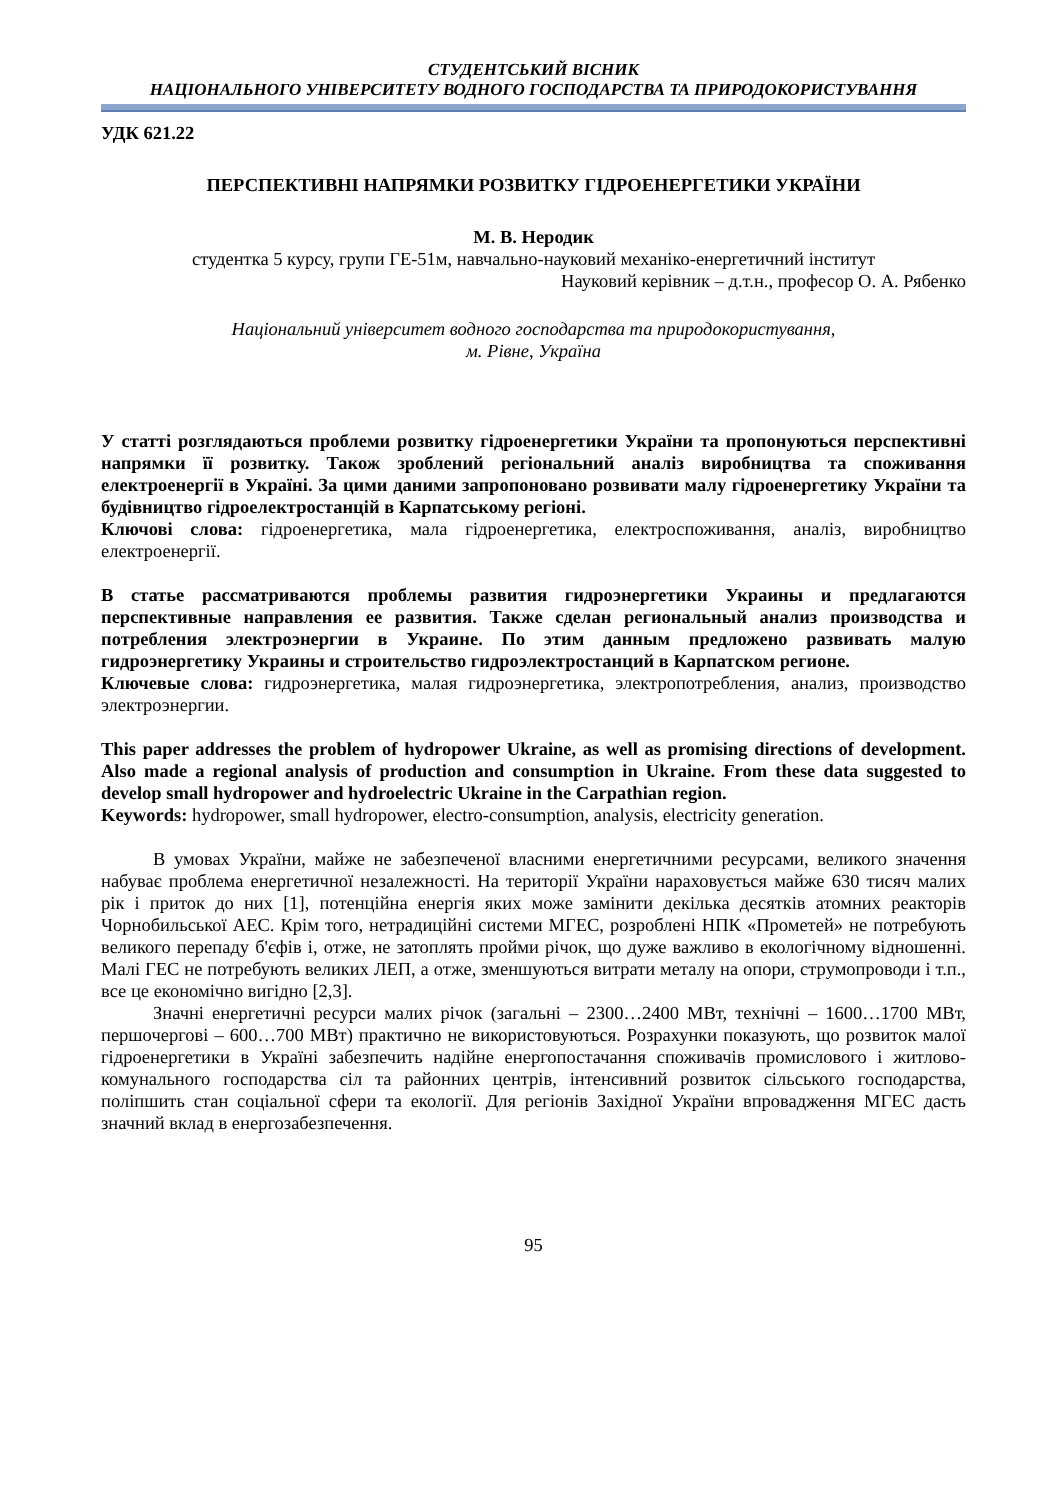СТУДЕНТСЬКИЙ ВІСНИК
НАЦІОНАЛЬНОГО УНІВЕРСИТЕТУ ВОДНОГО ГОСПОДАРСТВА ТА ПРИРОДОКОРИСТУВАННЯ
УДК 621.22
ПЕРСПЕКТИВНІ НАПРЯМКИ РОЗВИТКУ ГІДРОЕНЕРГЕТИКИ УКРАЇНИ
М. В. Неродик
студентка 5 курсу, групи ГЕ-51м, навчально-науковий механіко-енергетичний інститут
Науковий керівник – д.т.н., професор О. А. Рябенко
Національний університет водного господарства та природокористування,
м. Рівне, Україна
У статті розглядаються проблеми розвитку гідроенергетики України та пропонуються перспективні напрямки її розвитку. Також зроблений регіональний аналіз виробництва та споживання електроенергії в Україні. За цими даними запропоновано розвивати малу гідроенергетику України та будівництво гідроелектростанцій в Карпатському регіоні.
Ключові слова: гідроенергетика, мала гідроенергетика, електроспоживання, аналіз, виробництво електроенергії.
В статье рассматриваются проблемы развития гидроэнергетики Украины и предлагаются перспективные направления ее развития. Также сделан региональный анализ производства и потребления электроэнергии в Украине. По этим данным предложено развивать малую гидроэнергетику Украины и строительство гидроэлектростанций в Карпатском регионе.
Ключевые слова: гидроэнергетика, малая гидроэнергетика, электропотребления, анализ, производство электроэнергии.
This paper addresses the problem of hydropower Ukraine, as well as promising directions of development. Also made a regional analysis of production and consumption in Ukraine. From these data suggested to develop small hydropower and hydroelectric Ukraine in the Carpathian region.
Keywords: hydropower, small hydropower, electro-consumption, analysis, electricity generation.
В умовах України, майже не забезпеченої власними енергетичними ресурсами, великого значення набуває проблема енергетичної незалежності. На території України нараховується майже 630 тисяч малих рік і приток до них [1], потенційна енергія яких може замінити декілька десятків атомних реакторів Чорнобильської АЕС. Крім того, нетрадиційні системи МГЕС, розроблені НПК «Прометей» не потребують великого перепаду б'єфів і, отже, не затоплять пройми річок, що дуже важливо в екологічному відношенні. Малі ГЕС не потребують великих ЛЕП, а отже, зменшуються витрати металу на опори, струмопроводи і т.п., все це економічно вигідно [2,3].
Значні енергетичні ресурси малих річок (загальні – 2300…2400 МВт, технічні – 1600…1700 МВт, першочергові – 600…700 МВт) практично не використовуються. Розрахунки показують, що розвиток малої гідроенергетики в Україні забезпечить надійне енергопостачання споживачів промислового і житлово-комунального господарства сіл та районних центрів, інтенсивний розвиток сільського господарства, поліпшить стан соціальної сфери та екології. Для регіонів Західної України впровадження МГЕС дасть значний вклад в енергозабезпечення.
95